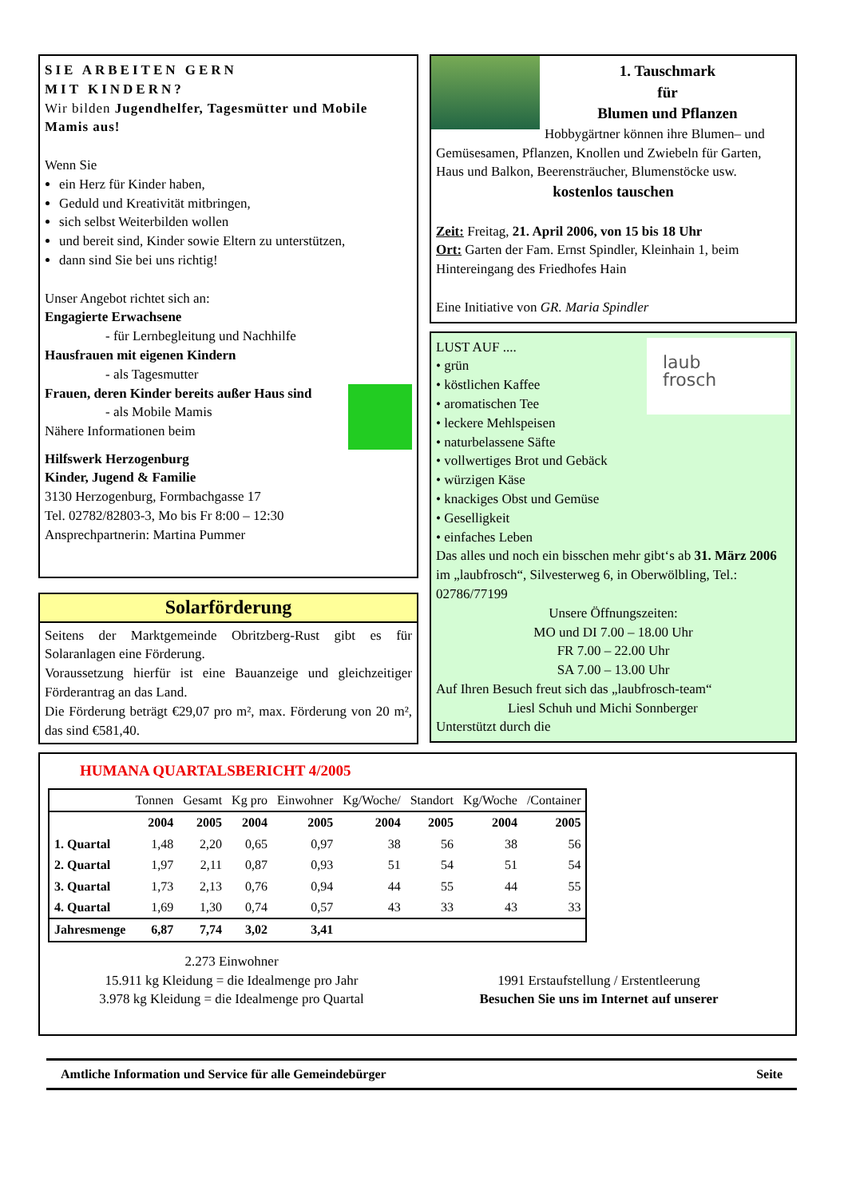SIE ARBEITEN GERN
MIT KINDERN?
Wir bilden Jugendhelfer, Tagesmütter und Mobile Mamis aus!
Wenn Sie
ein Herz für Kinder haben,
Geduld und Kreativität mitbringen,
sich selbst Weiterbilden wollen
und bereit sind, Kinder sowie Eltern zu unterstützen,
dann sind Sie bei uns richtig!
Unser Angebot richtet sich an:
Engagierte Erwachsene
- für Lernbegleitung und Nachhilfe
Hausfrauen mit eigenen Kindern
- als Tagesmutter
Frauen, deren Kinder bereits außer Haus sind
- als Mobile Mamis
Nähere Informationen beim
Hilfswerk Herzogenburg
Kinder, Jugend & Familie
3130 Herzogenburg, Formbachgasse 17
Tel. 02782/82803-3, Mo bis Fr 8:00 – 12:30
Ansprechpartnerin: Martina Pummer
Solarförderung
Seitens der Marktgemeinde Obritzberg-Rust gibt es für Solaranlagen eine Förderung.
Voraussetzung hierfür ist eine Bauanzeige und gleichzeitiger Förderantrag an das Land.
Die Förderung beträgt €29,07 pro m², max. Förderung von 20 m², das sind €581,40.
1. Tauschmark
für
Blumen und Pflanzen
Hobbygärtner können ihre Blumen– und Gemüsesamen, Pflanzen, Knollen und Zwiebeln für Garten, Haus und Balkon, Beerensträucher, Blumenstöcke usw.
kostenlos tauschen
Zeit: Freitag, 21. April 2006, von 15 bis 18 Uhr
Ort: Garten der Fam. Ernst Spindler, Kleinhain 1, beim Hintereingang des Friedhofes Hain
Eine Initiative von GR. Maria Spindler
laub
frosch
LUST AUF ....
• grün
• köstlichen Kaffee
• aromatischen Tee
• leckere Mehlspeisen
• naturbelassene Säfte
• vollwertiges Brot und Gebäck
• würzigen Käse
• knackiges Obst und Gemüse
• Geselligkeit
• einfaches Leben
Das alles und noch ein bisschen mehr gibt‘s ab 31. März 2006 im „laubfrosch“, Silvesterweg 6, in Oberwölbling, Tel.: 02786/77199
Unsere Öffnungszeiten:
MO und DI 7.00 – 18.00 Uhr
FR 7.00 – 22.00 Uhr
SA 7.00 – 13.00 Uhr
Auf Ihren Besuch freut sich das „laubfrosch-team“
Liesl Schuh und Michi Sonnberger
Unterstützt durch die
HUMANA QUARTALSBERICHT 4/2005
| | Tonnen | Gesamt | Kg pro | Einwohner | Kg/Woche/ | Standort | Kg/Woche | /Container |
| | 2004 | 2005 | 2004 | 2005 | 2004 | 2005 | 2004 | 2005 |
| 1. Quartal | 1,48 | 2,20 | 0,65 | 0,97 | 38 | 56 | 38 | 56 |
| 2. Quartal | 1,97 | 2,11 | 0,87 | 0,93 | 51 | 54 | 51 | 54 |
| 3. Quartal | 1,73 | 2,13 | 0,76 | 0,94 | 44 | 55 | 44 | 55 |
| 4. Quartal | 1,69 | 1,30 | 0,74 | 0,57 | 43 | 33 | 43 | 33 |
| Jahresmenge | 6,87 | 7,74 | 3,02 | 3,41 | | | | |
2.273 Einwohner
15.911 kg Kleidung = die Idealmenge pro Jahr
3.978 kg Kleidung = die Idealmenge pro Quartal
1991 Erstaufstellung / Erstentleerung
Besuchen Sie uns im Internet auf unserer
Amtliche Information und Service für alle Gemeindebürger Seite